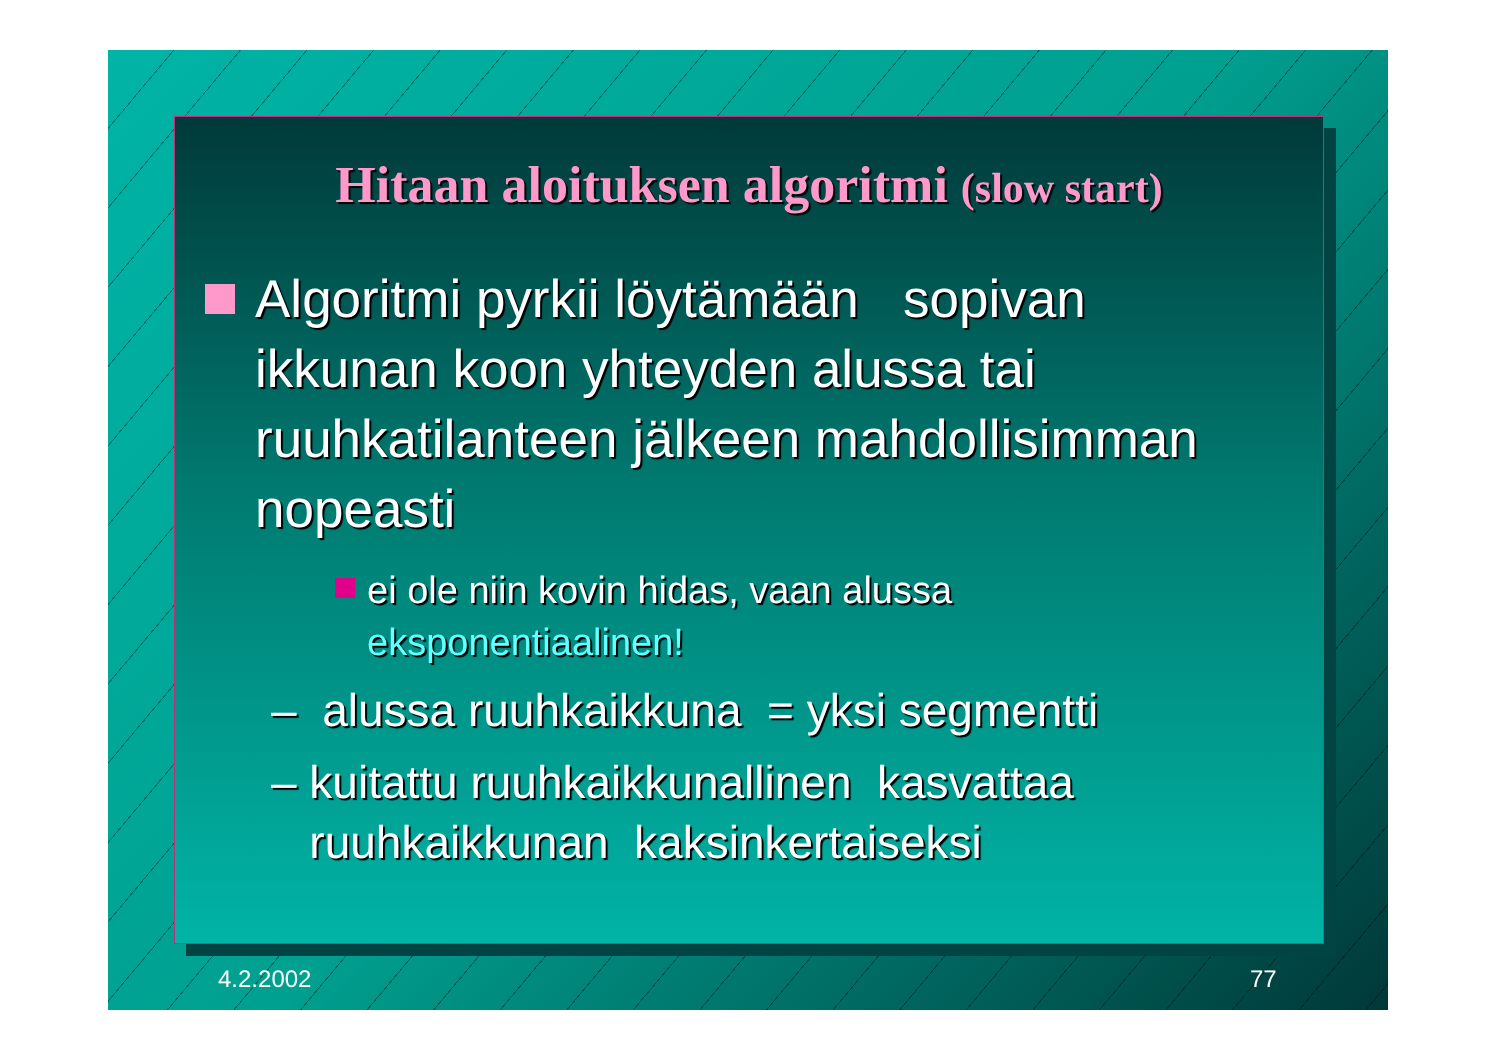Hitaan aloituksen algoritmi (slow start)
Algoritmi pyrkii löytämään sopivan ikkunan koon yhteyden alussa tai ruuhkatilanteen jälkeen mahdollisimman nopeasti
ei ole niin kovin hidas, vaan alussa eksponentiaalinen!
– alussa ruuhkaikkuna = yksi segmentti
– kuitattu ruuhkaikkunallinen kasvattaa
ruuhkaikkunan kaksinkertaiseksi
4.2.2002 77